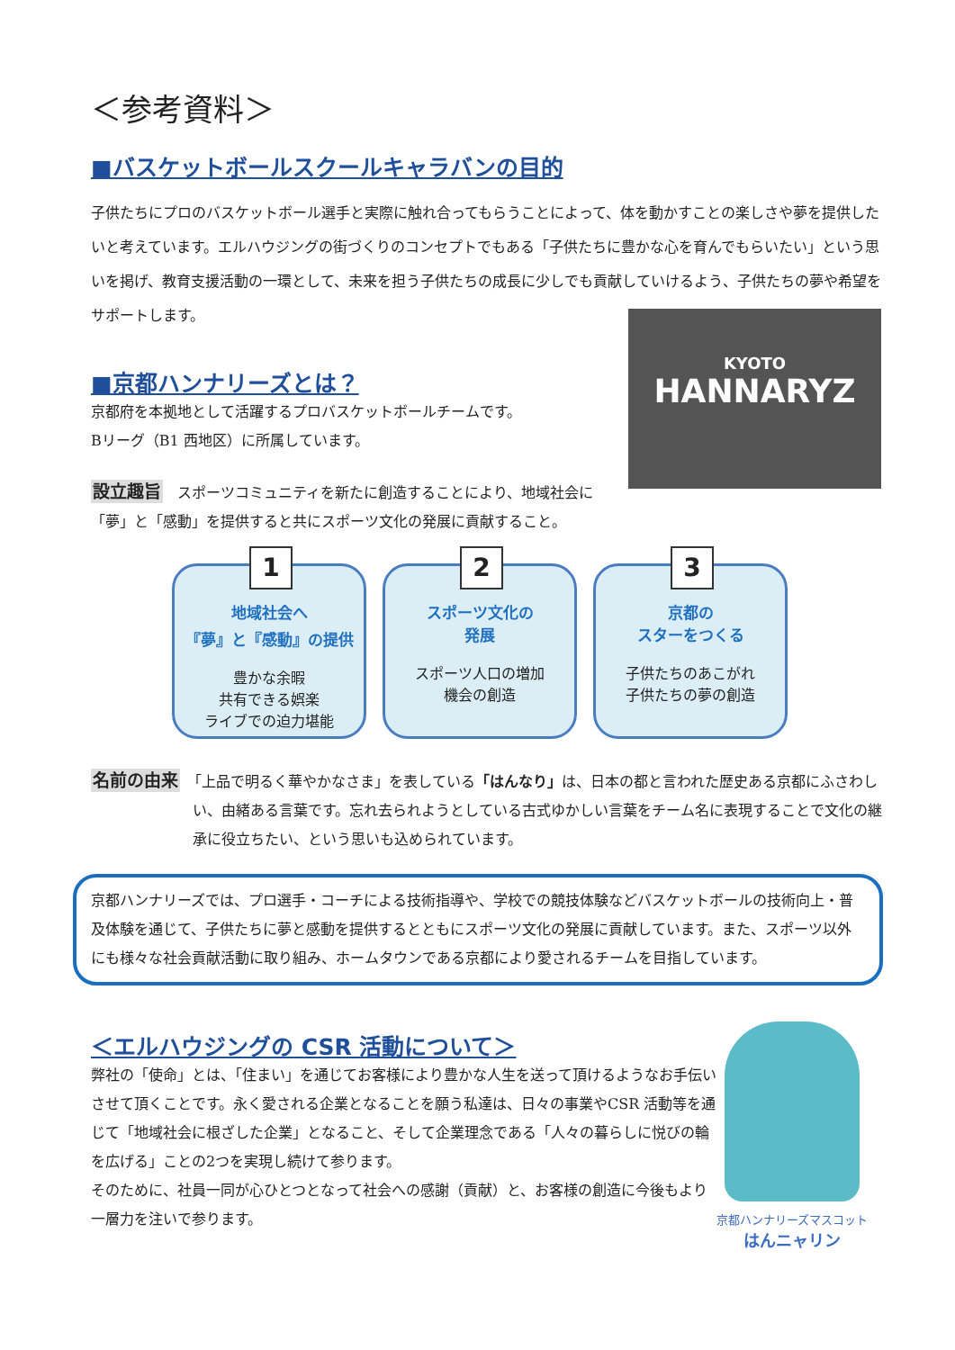＜参考資料＞
■バスケットボールスクールキャラバンの目的
子供たちにプロのバスケットボール選手と実際に触れ合ってもらうことによって、体を動かすことの楽しさや夢を提供したいと考えています。エルハウジングの街づくりのコンセプトでもある「子供たちに豊かな心を育んでもらいたい」という思いを掲げ、教育支援活動の一環として、未来を担う子供たちの成長に少しでも貢献していけるよう、子供たちの夢や希望をサポートします。
KYOTO
HANNARYZ
■京都ハンナリーズとは？
京都府を本拠地として活躍するプロバスケットボールチームです。
Bリーグ（B1 西地区）に所属しています。
設立趣旨　スポーツコミュニティを新たに創造することにより、地域社会に「夢」と「感動」を提供すると共にスポーツ文化の発展に貢献すること。
1
地域社会へ
『夢』と『感動』の提供
豊かな余暇
共有できる娯楽
ライブでの迫力堪能
2
スポーツ文化の
発展
スポーツ人口の増加
機会の創造
3
京都の
スターをつくる
子供たちのあこがれ
子供たちの夢の創造
名前の由来　「上品で明るく華やかなさま」を表している「はんなり」は、日本の都と言われた歴史ある京都にふさわしい、由緒ある言葉です。忘れ去られようとしている古式ゆかしい言葉をチーム名に表現することで文化の継承に役立ちたい、という思いも込められています。
京都ハンナリーズでは、プロ選手・コーチによる技術指導や、学校での競技体験などバスケットボールの技術向上・普及体験を通じて、子供たちに夢と感動を提供するとともにスポーツ文化の発展に貢献しています。また、スポーツ以外にも様々な社会貢献活動に取り組み、ホームタウンである京都により愛されるチームを目指しています。
＜エルハウジングの CSR 活動について＞
弊社の「使命」とは、「住まい」を通じてお客様により豊かな人生を送って頂けるようなお手伝いさせて頂くことです。永く愛される企業となることを願う私達は、日々の事業やCSR 活動等を通じて「地域社会に根ざした企業」となること、そして企業理念である「人々の暮らしに悦びの輪を広げる」ことの2つを実現し続けて参ります。
そのために、社員一同が心ひとつとなって社会への感謝（貢献）と、お客様の創造に今後もより一層力を注いで参ります。
京都ハンナリーズマスコット
はんニャリン